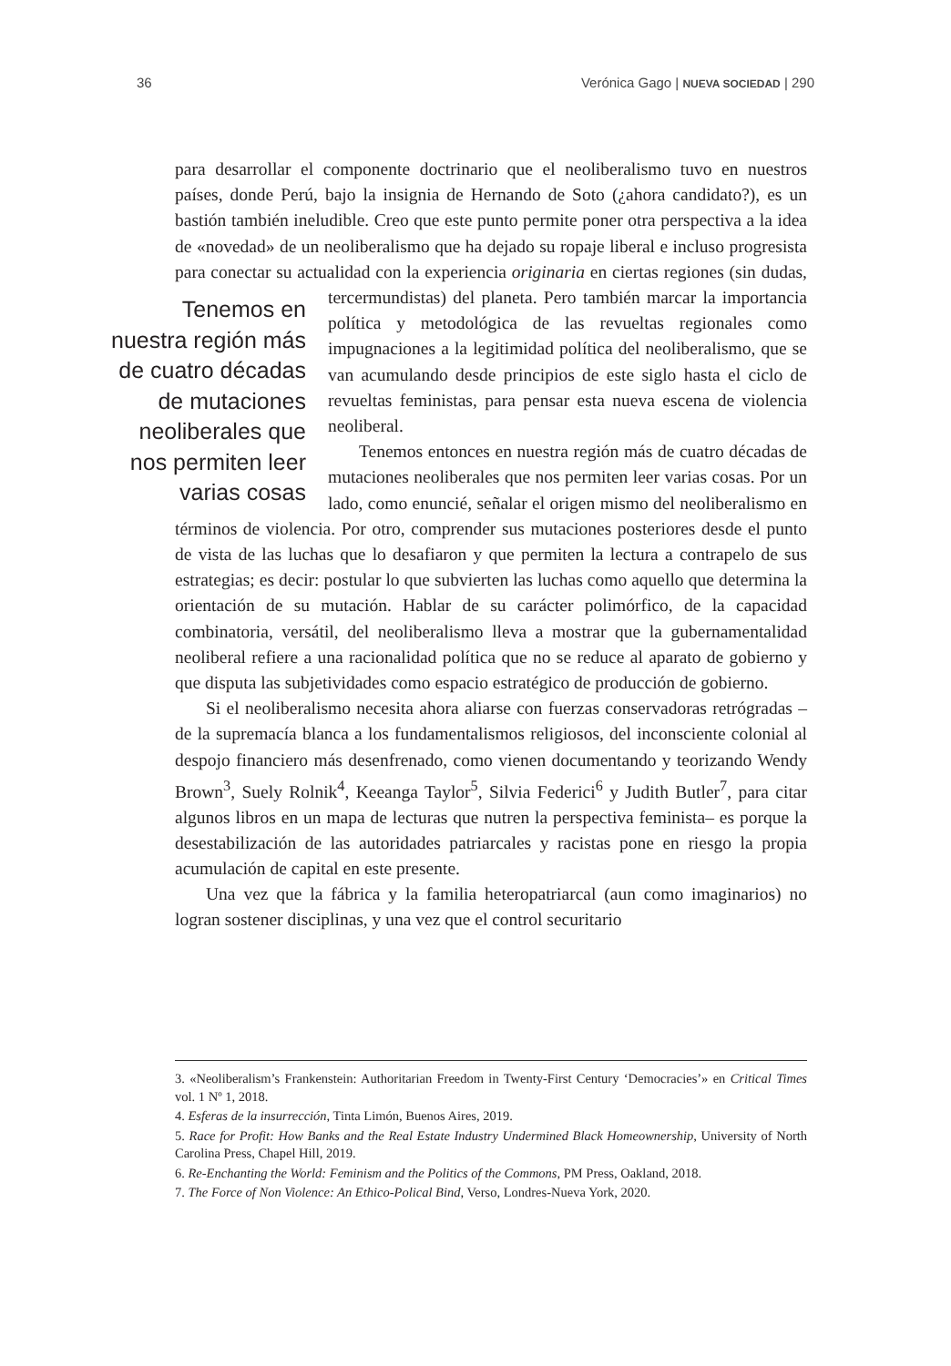36 Verónica Gago | NUEVA SOCIEDAD | 290
para desarrollar el componente doctrinario que el neoliberalismo tuvo en nuestros países, donde Perú, bajo la insignia de Hernando de Soto (¿ahora candidato?), es un bastión también ineludible. Creo que este punto permite poner otra perspectiva a la idea de «novedad» de un neoliberalismo que ha dejado su ropaje liberal e incluso progresista para conectar su actualidad con la experiencia originaria en ciertas regiones (sin dudas, tercermundistas) del Tenemos en nuestra región más de cuatro décadas de mutaciones neoliberales que nos permiten leer varias cosas planeta. Pero también marcar la importancia política y metodológica de las revueltas regionales como impugnaciones a la legitimidad política del neoliberalismo, que se van acumulando desde principios de este siglo hasta el ciclo de revueltas feministas, para pensar esta nueva escena de violencia neoliberal.
Tenemos entonces en nuestra región más de cuatro décadas de mutaciones neoliberales que nos permiten leer varias cosas. Por un lado, como enuncié, señalar el origen mismo del neoliberalismo en términos de violencia. Por otro, comprender sus mutaciones posteriores desde el punto de vista de las luchas que lo desafiaron y que permiten la lectura a contrapelo de sus estrategias; es decir: postular lo que subvierten las luchas como aquello que determina la orientación de su mutación. Hablar de su carácter polimórfico, de la capacidad combinatoria, versátil, del neoliberalismo lleva a mostrar que la gubernamentalidad neoliberal refiere a una racionalidad política que no se reduce al aparato de gobierno y que disputa las subjetividades como espacio estratégico de producción de gobierno.
Si el neoliberalismo necesita ahora aliarse con fuerzas conservadoras retrógradas –de la supremacía blanca a los fundamentalismos religiosos, del inconsciente colonial al despojo financiero más desenfrenado, como vienen documentando y teorizando Wendy Brown<sup>3</sup>, Suely Rolnik<sup>4</sup>, Keeanga Taylor<sup>5</sup>, Silvia Federici<sup>6</sup> y Judith Butler<sup>7</sup>, para citar algunos libros en un mapa de lecturas que nutren la perspectiva feminista– es porque la desestabilización de las autoridades patriarcales y racistas pone en riesgo la propia acumulación de capital en este presente.
Una vez que la fábrica y la familia heteropatriarcal (aun como imaginarios) no logran sostener disciplinas, y una vez que el control securitario
3. «Neoliberalism’s Frankenstein: Authoritarian Freedom in Twenty-First Century ‘Democracies’» en Critical Times vol. 1 Nº 1, 2018.
4. Esferas de la insurrección, Tinta Limón, Buenos Aires, 2019.
5. Race for Profit: How Banks and the Real Estate Industry Undermined Black Homeownership, University of North Carolina Press, Chapel Hill, 2019.
6. Re-Enchanting the World: Feminism and the Politics of the Commons, PM Press, Oakland, 2018.
7. The Force of Non Violence: An Ethico-Polical Bind, Verso, Londres-Nueva York, 2020.